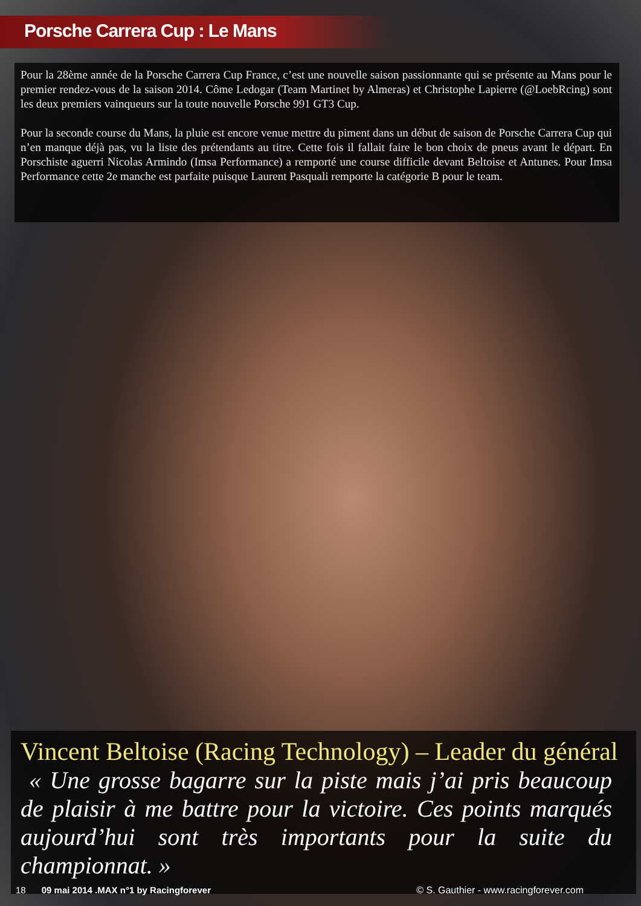Porsche Carrera Cup : Le Mans
Pour la 28ème année de la Porsche Carrera Cup France, c’est une nouvelle saison passionnante qui se présente au Mans pour le premier rendez-vous de la saison 2014. Côme Ledogar (Team Martinet by Almeras) et Christophe Lapierre (@LoebRcing) sont les deux premiers vainqueurs sur la toute nouvelle Porsche 991 GT3 Cup.
Pour la seconde course du Mans, la pluie est encore venue mettre du piment dans un début de saison de Porsche Carrera Cup qui n’en manque déjà pas, vu la liste des prétendants au titre. Cette fois il fallait faire le bon choix de pneus avant le départ. En Porschiste aguerri Nicolas Armindo (Imsa Performance) a remporté une course difficile devant Beltoise et Antunes. Pour Imsa Performance cette 2e manche est parfaite puisque Laurent Pasquali remporte la catégorie B pour le team.
Vincent Beltoise (Racing Technology) – Leader du général
« Une grosse bagarre sur la piste mais j’ai pris beaucoup de plaisir à me battre pour la victoire. Ces points marqués aujourd’hui sont très importants pour la suite du championnat. »
18 09 mai 2014 .MAX n°1 by Racingforever © S. Gauthier - www.racingforever.com